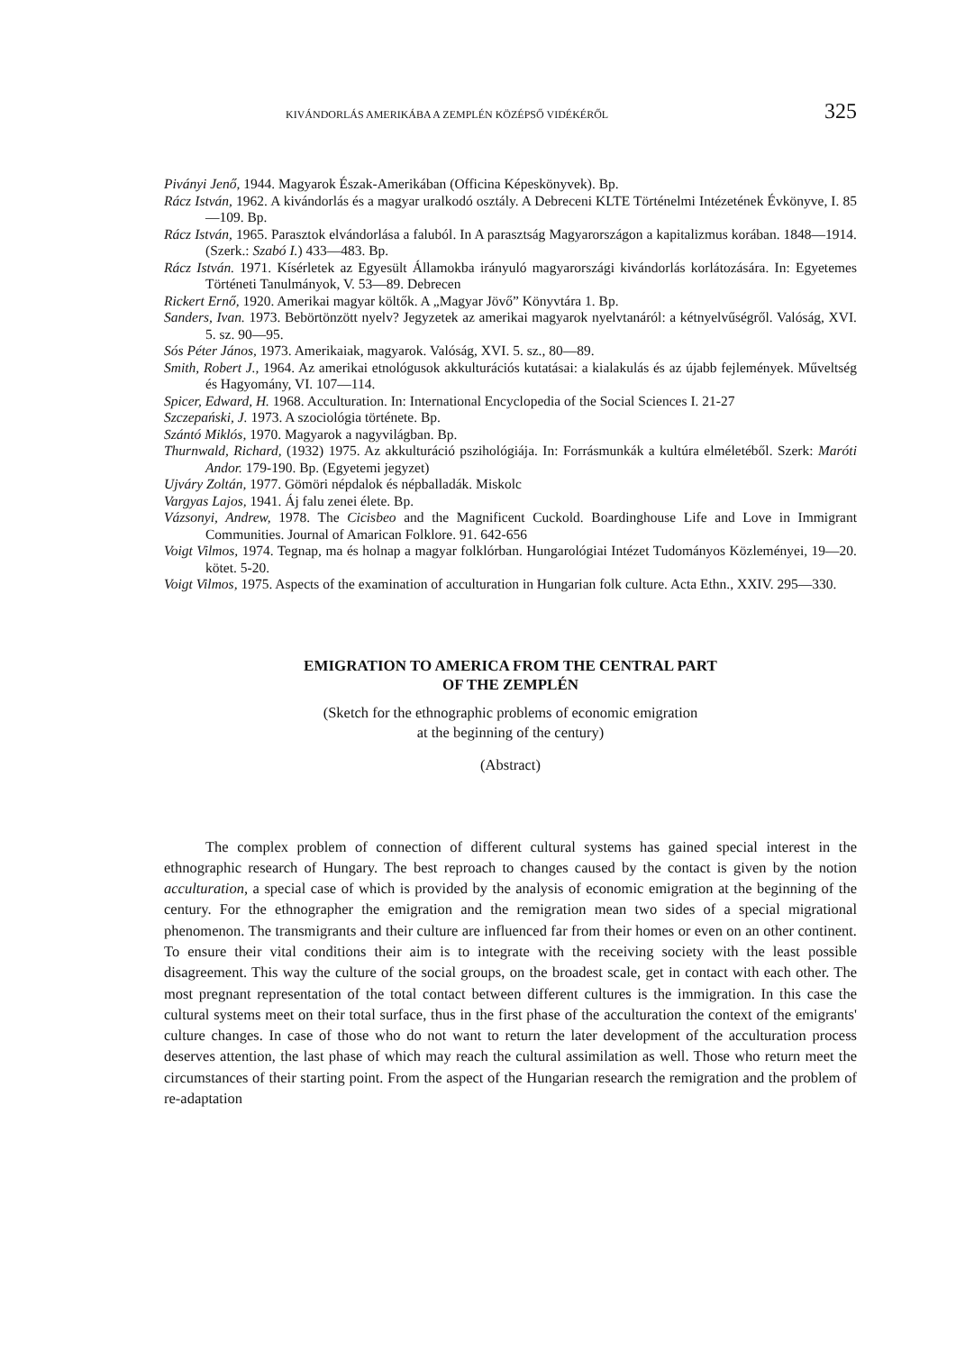KIVÁNDORLÁS AMERIKÁBA A ZEMPLÉN KÖZÉPSŐ VIDÉKÉRŐL 325
Piványi Jenő, 1944. Magyarok Észak-Amerikában (Officina Képeskönyvek). Bp.
Rácz István, 1962. A kivándorlás és a magyar uralkodó osztály. A Debreceni KLTE Történelmi Intézetének Évkönyve, I. 85—109. Bp.
Rácz István, 1965. Parasztok elvándorlása a faluból. In A parasztság Magyarországon a kapitalizmus korában. 1848—1914. (Szerk.: Szabó I.) 433—483. Bp.
Rácz István. 1971. Kísérletek az Egyesült Államokba irányuló magyarországi kivándorlás korlátozására. In: Egyetemes Történeti Tanulmányok, V. 53—89. Debrecen
Rickert Ernő, 1920. Amerikai magyar költők. A „Magyar Jövő” Könyvtára 1. Bp.
Sanders, Ivan. 1973. Bebörtönzött nyelv? Jegyzetek az amerikai magyarok nyelvtanáról: a kétnyelvűségről. Valóság, XVI. 5. sz. 90—95.
Sós Péter János, 1973. Amerikaiak, magyarok. Valóság, XVI. 5. sz., 80—89.
Smith, Robert J., 1964. Az amerikai etnológusok akkulturációs kutatásai: a kialakulás és az újabb fejlemények. Műveltség és Hagyomány, VI. 107—114.
Spicer, Edward, H. 1968. Acculturation. In: International Encyclopedia of the Social Sciences I. 21-27
Szczepański, J. 1973. A szociológia története. Bp.
Szántó Miklós, 1970. Magyarok a nagyvilágban. Bp.
Thurnwald, Richard, (1932) 1975. Az akkulturáció pszihológiája. In: Forrásmunkák a kultúra elméletéből. Szerk: Maróti Andor. 179-190. Bp. (Egyetemi jegyzet)
Ujváry Zoltán, 1977. Gömöri népdalok és népballadák. Miskolc
Vargyas Lajos, 1941. Áj falu zenei élete. Bp.
Vázsonyi, Andrew, 1978. The Cicisbeo and the Magnificent Cuckold. Boardinghouse Life and Love in Immigrant Communities. Journal of Amarican Folklore. 91. 642-656
Voigt Vilmos, 1974. Tegnap, ma és holnap a magyar folklórban. Hungarológiai Intézet Tudományos Közleményei, 19—20. kötet. 5-20.
Voigt Vilmos, 1975. Aspects of the examination of acculturation in Hungarian folk culture. Acta Ethn., XXIV. 295—330.
EMIGRATION TO AMERICA FROM THE CENTRAL PART
OF THE ZEMPLÉN
(Sketch for the ethnographic problems of economic emigration
at the beginning of the century)
(Abstract)
The complex problem of connection of different cultural systems has gained special interest in the ethnographic research of Hungary. The best reproach to changes caused by the contact is given by the notion acculturation, a special case of which is provided by the analysis of economic emigration at the beginning of the century. For the ethnographer the emigration and the remigration mean two sides of a special migrational phenomenon. The transmigrants and their culture are influenced far from their homes or even on an other continent. To ensure their vital conditions their aim is to integrate with the receiving society with the least possible disagreement. This way the culture of the social groups, on the broadest scale, get in contact with each other. The most pregnant representation of the total contact between different cultures is the immigration. In this case the cultural systems meet on their total surface, thus in the first phase of the acculturation the context of the emigrants' culture changes. In case of those who do not want to return the later development of the acculturation process deserves attention, the last phase of which may reach the cultural assimilation as well. Those who return meet the circumstances of their starting point. From the aspect of the Hungarian research the remigration and the problem of re-adaptation